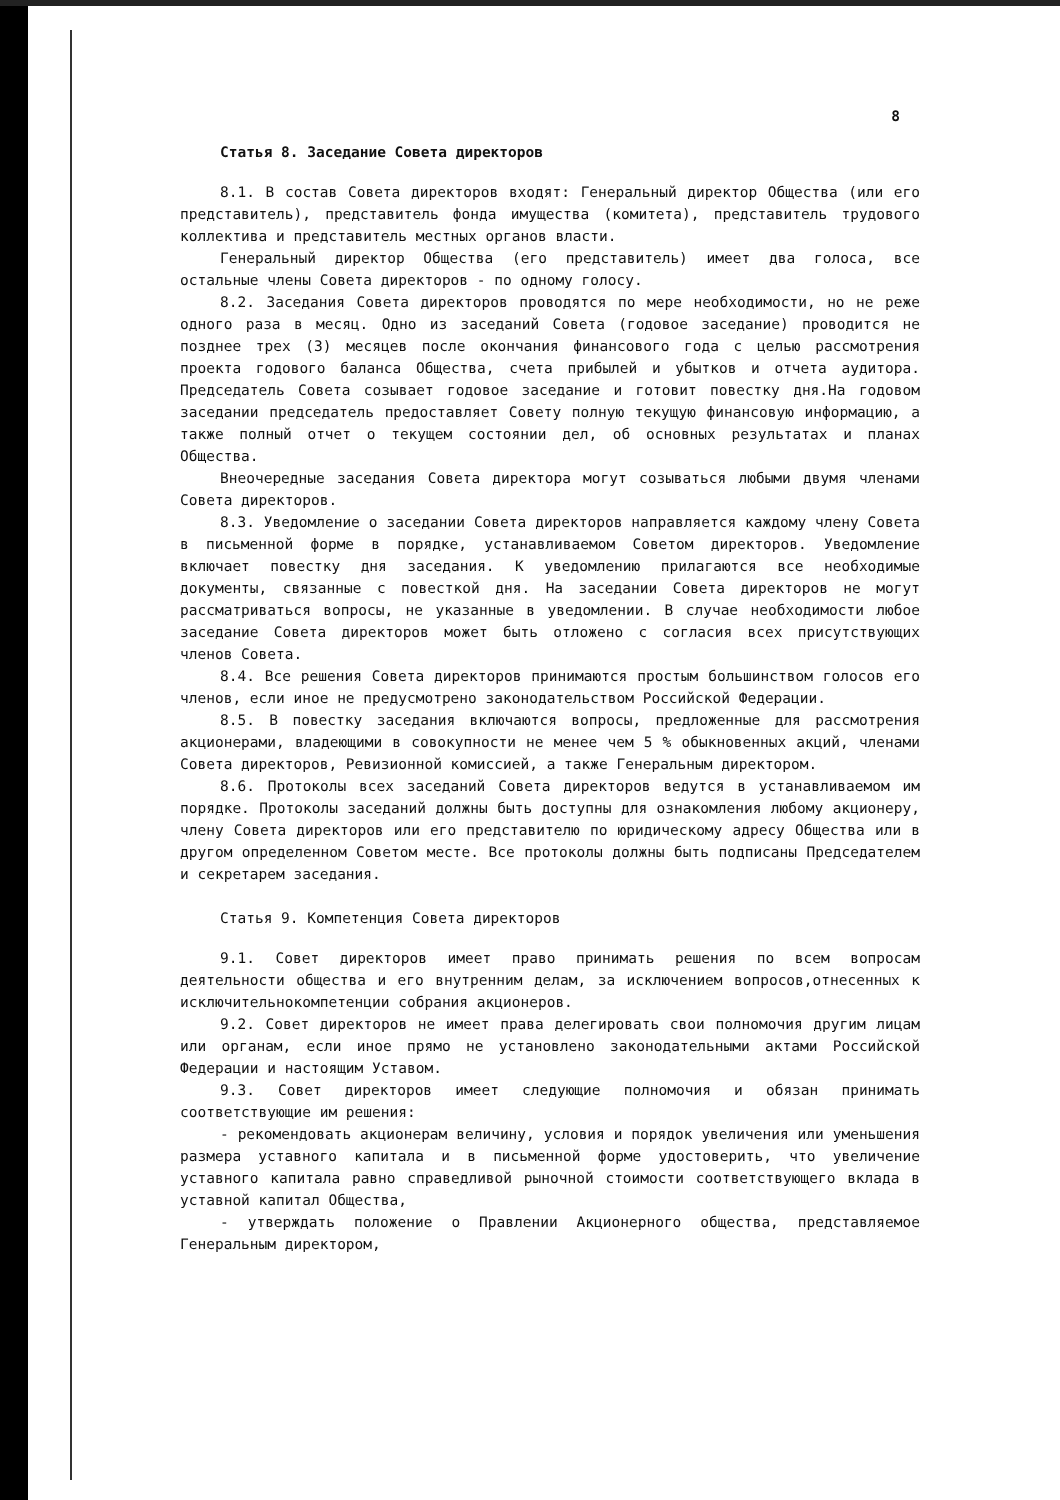8
Статья 8. Заседание Совета директоров
8.1. В состав Совета директоров входят: Генеральный директор Общества (или его представитель), представитель фонда имущества (комитета), представитель трудового коллектива и представитель местных органов власти.
Генеральный директор Общества (его представитель) имеет два голоса, все остальные члены Совета директоров - по одному голосу.
8.2. Заседания Совета директоров проводятся по мере необходимости, но не реже одного раза в месяц. Одно из заседаний Совета (годовое заседание) проводится не позднее трех (3) месяцев после окончания финансового года с целью рассмотрения проекта годового баланса Общества, счета прибылей и убытков и отчета аудитора. Председатель Совета созывает годовое заседание и готовит повестку дня.На годовом заседании председатель предоставляет Совету полную текущую финансовую информацию, а также полный отчет о текущем состоянии дел, об основных результатах и планах Общества.
Внеочередные заседания Совета директора могут созываться любыми двумя членами Совета директоров.
8.3. Уведомление о заседании Совета директоров направляется каждому члену Совета в письменной форме в порядке, устанавливаемом Советом директоров. Уведомление включает повестку дня заседания. К уведомлению прилагаются все необходимые документы, связанные с повесткой дня. На заседании Совета директоров не могут рассматриваться вопросы, не указанные в уведомлении. В случае необходимости любое заседание Совета директоров может быть отложено с согласия всех присутствующих членов Совета.
8.4. Все решения Совета директоров принимаются простым большинством голосов его членов, если иное не предусмотрено законодательством Российской Федерации.
8.5. В повестку заседания включаются вопросы, предложенные для рассмотрения акционерами, владеющими в совокупности не менее чем 5 % обыкновенных акций, членами Совета директоров, Ревизионной комиссией, а также Генеральным директором.
8.6. Протоколы всех заседаний Совета директоров ведутся в устанавливаемом им порядке. Протоколы заседаний должны быть доступны для ознакомления любому акционеру, члену Совета директоров или его представителю по юридическому адресу Общества или в другом определенном Советом месте. Все протоколы должны быть подписаны Председателем и секретарем заседания.
Статья 9. Компетенция Совета директоров
9.1. Совет директоров имеет право принимать решения по всем вопросам деятельности общества и его внутренним делам, за исключением вопросов,отнесенных к исключительнокомпетенции собрания акционеров.
9.2. Совет директоров не имеет права делегировать свои полномочия другим лицам или органам, если иное прямо не установлено законодательными актами Российской Федерации и настоящим Уставом.
9.3. Совет директоров имеет следующие полномочия и обязан принимать соответствующие им решения:
- рекомендовать акционерам величину, условия и порядок увеличения или уменьшения размера уставного капитала и в письменной форме удостоверить, что увеличение уставного капитала равно справедливой рыночной стоимости соответствующего вклада в уставной капитал Общества,
- утверждать положение о Правлении Акционерного общества, представляемое Генеральным директором,